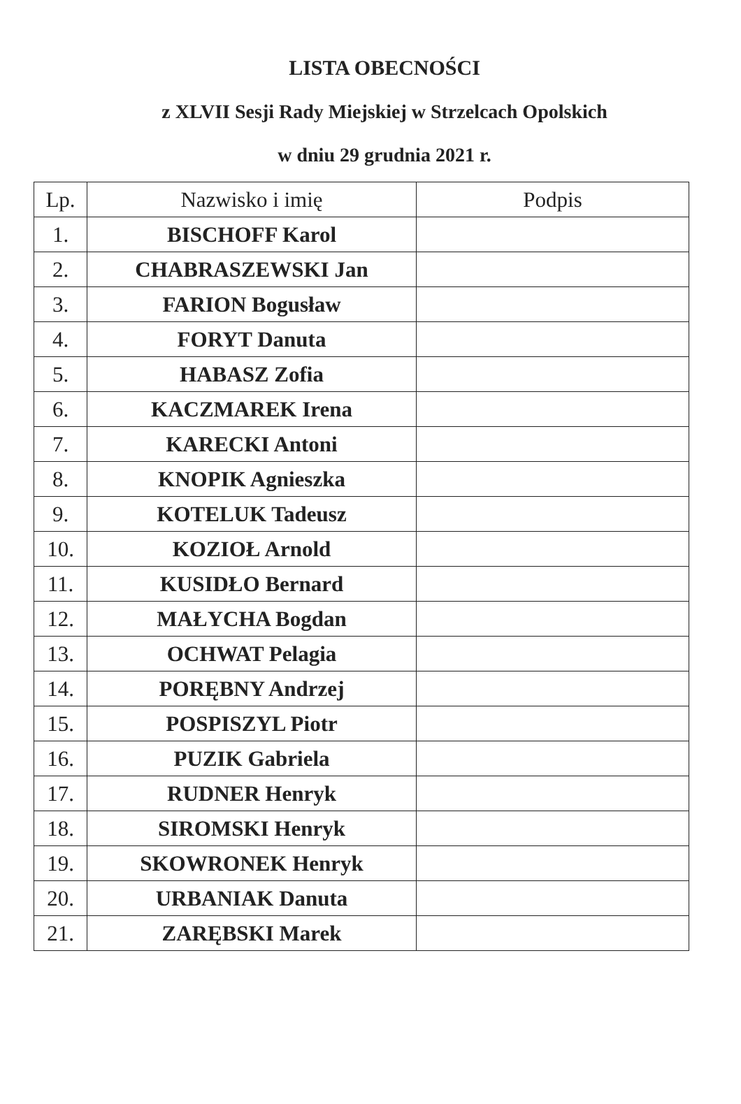LISTA OBECNOŚCI
z XLVII Sesji Rady Miejskiej w Strzelcach Opolskich
w dniu 29 grudnia 2021 r.
| Lp. | Nazwisko i imię | Podpis |
| --- | --- | --- |
| 1. | BISCHOFF Karol | |
| 2. | CHABRASZEWSKI Jan | |
| 3. | FARION Bogusław | |
| 4. | FORYT Danuta | |
| 5. | HABASZ Zofia | |
| 6. | KACZMAREK Irena | |
| 7. | KARECKI Antoni | |
| 8. | KNOPIK Agnieszka | |
| 9. | KOTELUK Tadeusz | |
| 10. | KOZIOŁ Arnold | |
| 11. | KUSIDŁO Bernard | |
| 12. | MAŁYCHA Bogdan | |
| 13. | OCHWAT Pelagia | |
| 14. | PORĘBNY Andrzej | |
| 15. | POSPISZYL Piotr | |
| 16. | PUZIK Gabriela | |
| 17. | RUDNER Henryk | |
| 18. | SIROMSKI Henryk | |
| 19. | SKOWRONEK Henryk | |
| 20. | URBANIAK Danuta | |
| 21. | ZARĘBSKI Marek | |